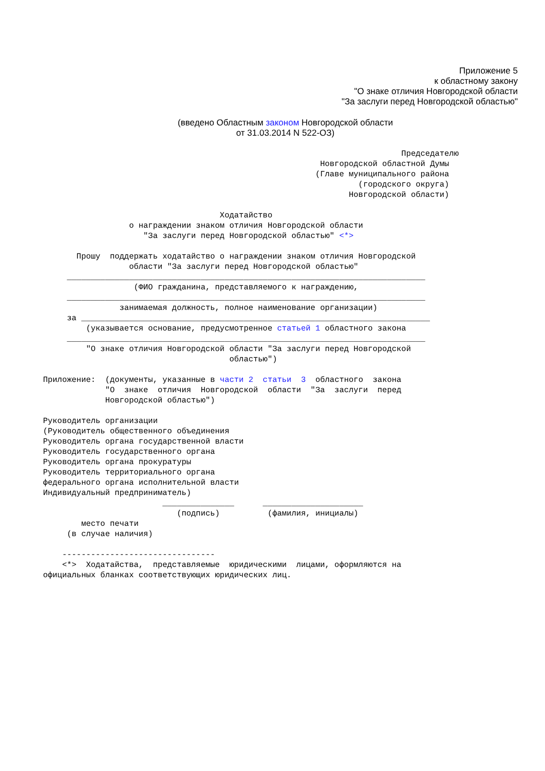Приложение 5
к областному закону
"О знаке отличия Новгородской области
"За заслуги перед Новгородской областью"
(введено Областным законом Новгородской области
от 31.03.2014 N 522-ОЗ)
Председателю Новгородской областной Думы (Главе муниципального района (городского округа) Новгородской области) Ходатайство о награждении знаком отличия Новгородской области "За заслуги перед Новгородской областью" <*> Прошу поддержать ходатайство о награждении знаком отличия Новгородской области "За заслуги перед Новгородской областью" ___________________________________________________________________________ (ФИО гражданина, представляемого к награждению, ___________________________________________________________________________ занимаемая должность, полное наименование организации) за _________________________________________________________________________ (указывается основание, предусмотренное статьей 1 областного закона ___________________________________________________________________________ "О знаке отличия Новгородской области "За заслуги перед Новгородской областью") Приложение: (документы, указанные в части 2 статьи 3 областного закона "О знаке отличия Новгородской области "За заслуги перед Новгородской областью") Руководитель организации (Руководитель общественного объединения Руководитель органа государственной власти Руководитель государственного органа Руководитель органа прокуратуры Руководитель территориального органа федерального органа исполнительной власти Индивидуальный предприниматель) _______________ _____________________ (подпись) (фамилия, инициалы) место печати (в случае наличия) -------------------------------- <*> Ходатайства, представляемые юридическими лицами, оформляются на официальных бланках соответствующих юридических лиц.